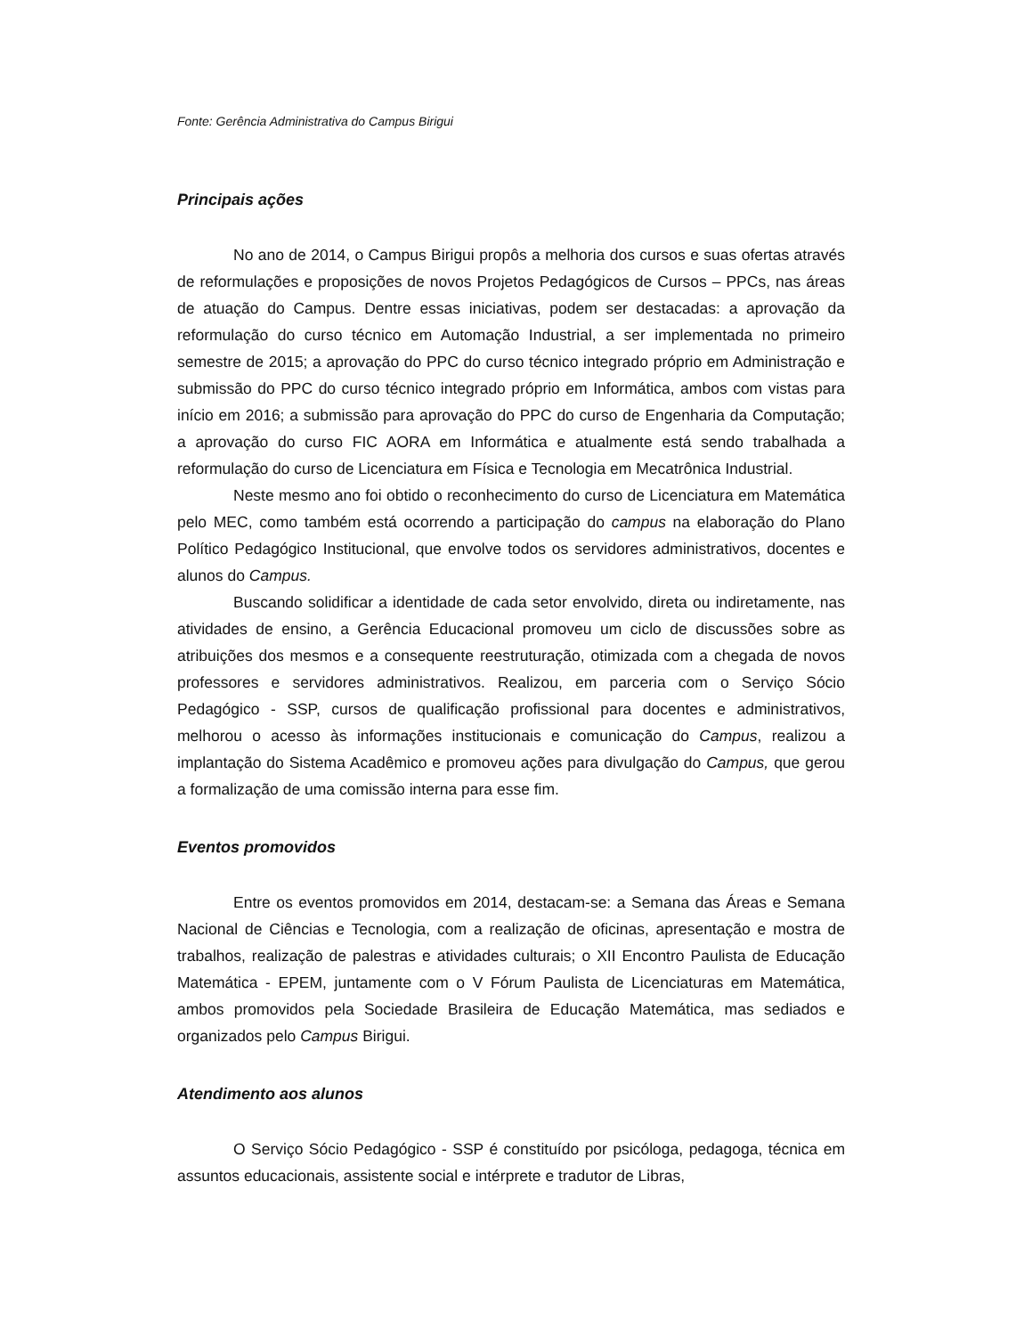Fonte: Gerência Administrativa do Campus Birigui
Principais ações
No ano de 2014, o Campus Birigui propôs a melhoria dos cursos e suas ofertas através de reformulações e proposições de novos Projetos Pedagógicos de Cursos – PPCs, nas áreas de atuação do Campus. Dentre essas iniciativas, podem ser destacadas: a aprovação da reformulação do curso técnico em Automação Industrial, a ser implementada no primeiro semestre de 2015; a aprovação do PPC do curso técnico integrado próprio em Administração e submissão do PPC do curso técnico integrado próprio em Informática, ambos com vistas para início em 2016; a submissão para aprovação do PPC do curso de Engenharia da Computação; a aprovação do curso FIC AORA em Informática e atualmente está sendo trabalhada a reformulação do curso de Licenciatura em Física e Tecnologia em Mecatrônica Industrial.
Neste mesmo ano foi obtido o reconhecimento do curso de Licenciatura em Matemática pelo MEC, como também está ocorrendo a participação do campus na elaboração do Plano Político Pedagógico Institucional, que envolve todos os servidores administrativos, docentes e alunos do Campus.
Buscando solidificar a identidade de cada setor envolvido, direta ou indiretamente, nas atividades de ensino, a Gerência Educacional promoveu um ciclo de discussões sobre as atribuições dos mesmos e a consequente reestruturação, otimizada com a chegada de novos professores e servidores administrativos. Realizou, em parceria com o Serviço Sócio Pedagógico - SSP, cursos de qualificação profissional para docentes e administrativos, melhorou o acesso às informações institucionais e comunicação do Campus, realizou a implantação do Sistema Acadêmico e promoveu ações para divulgação do Campus, que gerou a formalização de uma comissão interna para esse fim.
Eventos promovidos
Entre os eventos promovidos em 2014, destacam-se: a Semana das Áreas e Semana Nacional de Ciências e Tecnologia, com a realização de oficinas, apresentação e mostra de trabalhos, realização de palestras e atividades culturais; o XII Encontro Paulista de Educação Matemática - EPEM, juntamente com o V Fórum Paulista de Licenciaturas em Matemática, ambos promovidos pela Sociedade Brasileira de Educação Matemática, mas sediados e organizados pelo Campus Birigui.
Atendimento aos alunos
O Serviço Sócio Pedagógico - SSP é constituído por psicóloga, pedagoga, técnica em assuntos educacionais, assistente social e intérprete e tradutor de Libras,